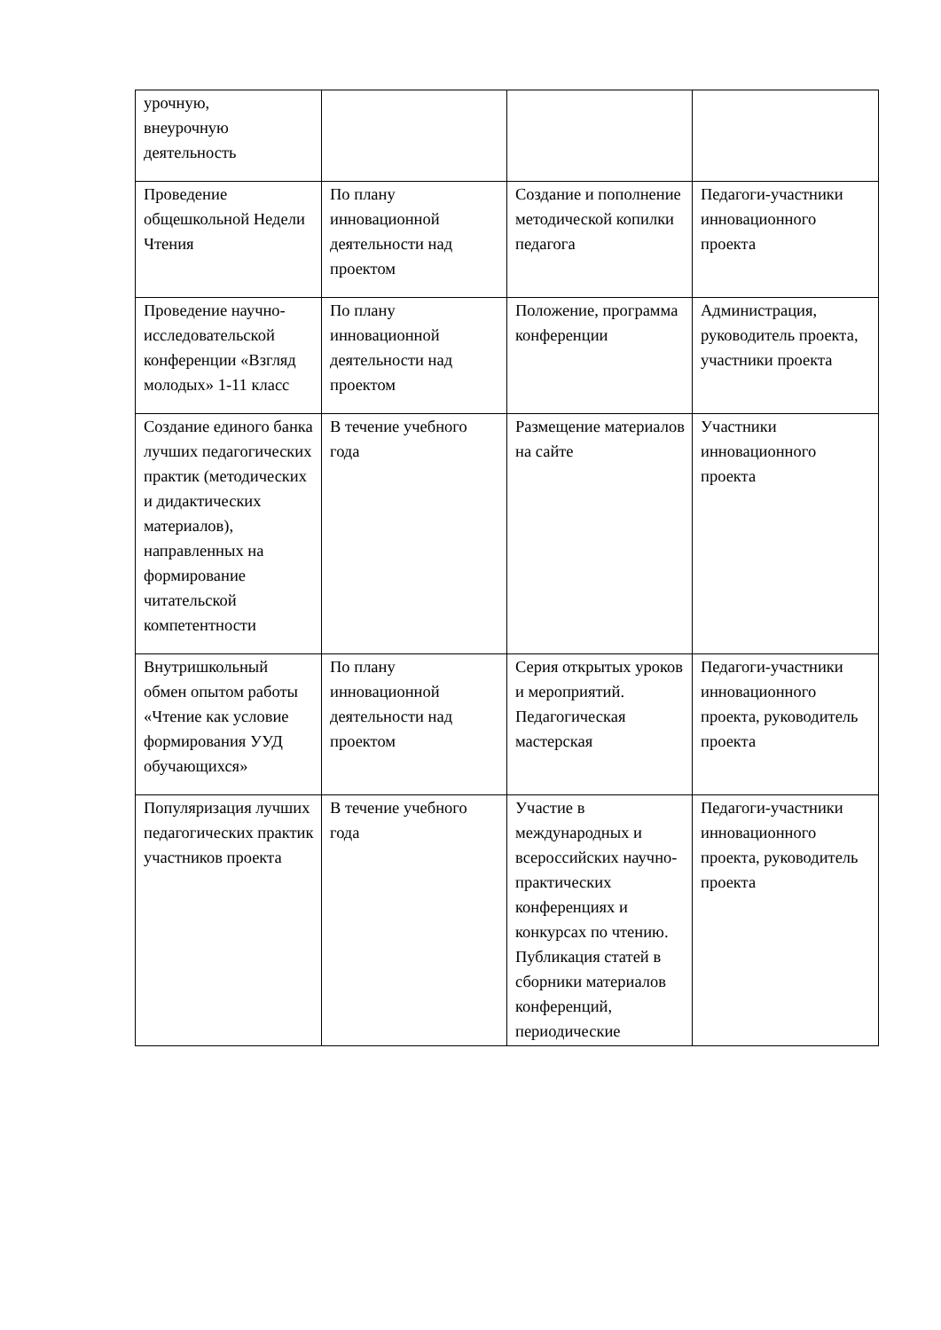| урочную, внеурочную деятельность | | | |
| Проведение общешкольной Недели Чтения | По плану инновационной деятельности над проектом | Создание и пополнение методической копилки педагога | Педагоги-участники инновационного проекта |
| Проведение научно-исследовательской конференции «Взгляд молодых» 1-11 класс | По плану инновационной деятельности над проектом | Положение, программа конференции | Администрация, руководитель проекта, участники проекта |
| Создание единого банка лучших педагогических практик (методических и дидактических материалов), направленных на формирование читательской компетентности | В течение учебного года | Размещение материалов на сайте | Участники инновационного проекта |
| Внутришкольный обмен опытом работы «Чтение как условие формирования УУД обучающихся» | По плану инновационной деятельности над проектом | Серия открытых уроков и мероприятий. Педагогическая мастерская | Педагоги-участники инновационного проекта, руководитель проекта |
| Популяризация лучших педагогических практик участников проекта | В течение учебного года | Участие в международных и всероссийских научно-практических конференциях и конкурсах по чтению. Публикация статей в сборники материалов конференций, периодические | Педагоги-участники инновационного проекта, руководитель проекта |